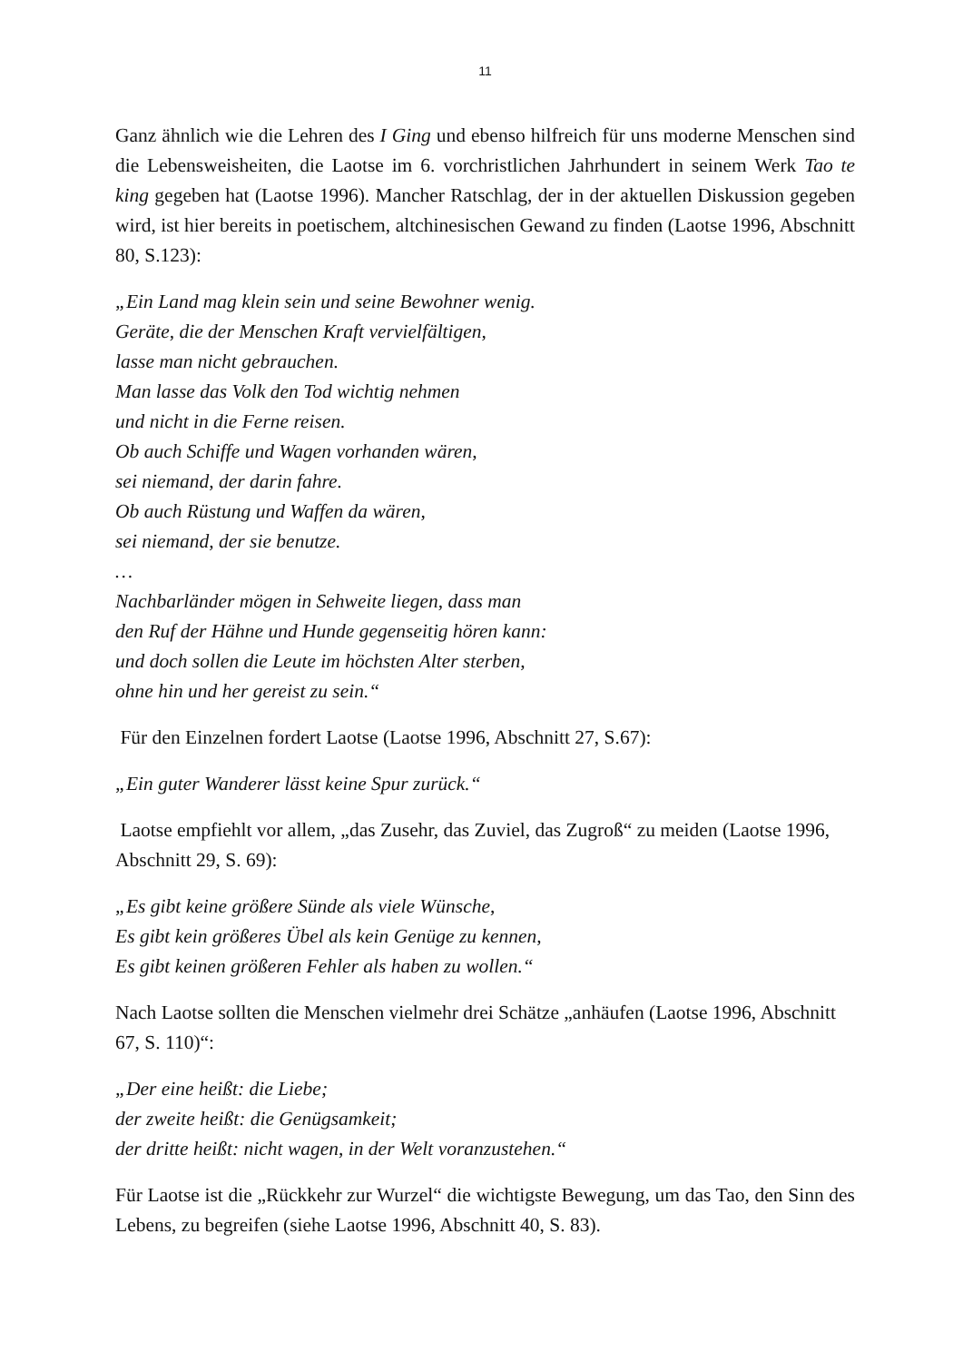11
Ganz ähnlich wie die Lehren des I Ging und ebenso hilfreich für uns moderne Menschen sind die Lebensweisheiten, die Laotse im 6. vorchristlichen Jahrhundert in seinem Werk Tao te king gegeben hat (Laotse 1996). Mancher Ratschlag, der in der aktuellen Diskussion gegeben wird, ist hier bereits in poetischem, altchinesischen Gewand zu finden (Laotse 1996, Abschnitt 80, S.123):
„Ein Land mag klein sein und seine Bewohner wenig.
Geräte, die der Menschen Kraft vervielfältigen,
lasse man nicht gebrauchen.
Man lasse das Volk den Tod wichtig nehmen
und nicht in die Ferne reisen.
Ob auch Schiffe und Wagen vorhanden wären,
sei niemand, der darin fahre.
Ob auch Rüstung und Waffen da wären,
sei niemand, der sie benutze.
…
Nachbarländer mögen in Sehweite liegen, dass man
den Ruf der Hähne und Hunde gegenseitig hören kann:
und doch sollen die Leute im höchsten Alter sterben,
ohne hin und her gereist zu sein.“
Für den Einzelnen fordert Laotse (Laotse 1996, Abschnitt 27, S.67):
„Ein guter Wanderer lässt keine Spur zurück.“
Laotse empfiehlt vor allem, „das Zusehr, das Zuviel, das Zugroß“ zu meiden (Laotse 1996, Abschnitt 29, S. 69):
„Es gibt keine größere Sünde als viele Wünsche,
Es gibt kein größeres Übel als kein Genüge zu kennen,
Es gibt keinen größeren Fehler als haben zu wollen.“
Nach Laotse sollten die Menschen vielmehr drei Schätze „anhäufen (Laotse 1996, Abschnitt 67, S. 110)“:
„Der eine heißt: die Liebe;
der zweite heißt: die Genügsamkeit;
der dritte heißt: nicht wagen, in der Welt voranzustehen.“
Für Laotse ist die „Rückkehr zur Wurzel“ die wichtigste Bewegung, um das Tao, den Sinn des Lebens, zu begreifen (siehe Laotse 1996, Abschnitt 40, S. 83).